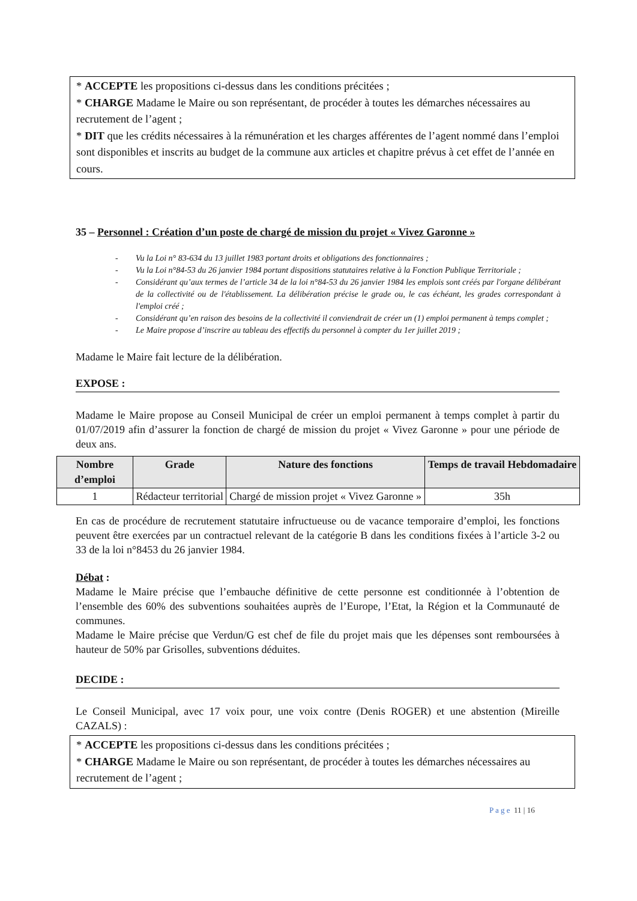* ACCEPTE les propositions ci-dessus dans les conditions précitées ;
* CHARGE Madame le Maire ou son représentant, de procéder à toutes les démarches nécessaires au recrutement de l’agent ;
* DIT que les crédits nécessaires à la rémunération et les charges afférentes de l’agent nommé dans l’emploi sont disponibles et inscrits au budget de la commune aux articles et chapitre prévus à cet effet de l’année en cours.
35 – Personnel : Création d’un poste de chargé de mission du projet « Vivez Garonne »
- Vu la Loi n° 83-634 du 13 juillet 1983 portant droits et obligations des fonctionnaires ;
- Vu la Loi n°84-53 du 26 janvier 1984 portant dispositions statutaires relative à la Fonction Publique Territoriale ;
- Considérant qu’aux termes de l’article 34 de la loi n°84-53 du 26 janvier 1984 les emplois sont créés par l'organe délibérant de la collectivité ou de l'établissement. La délibération précise le grade ou, le cas échéant, les grades correspondant à l'emploi créé ;
- Considérant qu’en raison des besoins de la collectivité il conviendrait de créer un (1) emploi permanent à temps complet ;
- Le Maire propose d’inscrire au tableau des effectifs du personnel à compter du 1er juillet 2019 ;
Madame le Maire fait lecture de la délibération.
EXPOSE :
Madame le Maire propose au Conseil Municipal de créer un emploi permanent à temps complet à partir du 01/07/2019 afin d’assurer la fonction de chargé de mission du projet « Vivez Garonne » pour une période de deux ans.
| Nombre d’emploi | Grade | Nature des fonctions | Temps de travail Hebdomadaire |
| --- | --- | --- | --- |
| 1 | Rédacteur territorial | Chargé de mission projet « Vivez Garonne » | 35h |
En cas de procédure de recrutement statutaire infructueuse ou de vacance temporaire d’emploi, les fonctions peuvent être exercées par un contractuel relevant de la catégorie B dans les conditions fixées à l’article 3-2 ou 33 de la loi n°8453 du 26 janvier 1984.
Débat :
Madame le Maire précise que l’embauche définitive de cette personne est conditionnée à l’obtention de l’ensemble des 60% des subventions souhaitées auprès de l’Europe, l’Etat, la Région et la Communauté de communes.
Madame le Maire précise que Verdun/G est chef de file du projet mais que les dépenses sont remboursées à hauteur de 50% par Grisolles, subventions déduites.
DECIDE :
Le Conseil Municipal, avec 17 voix pour, une voix contre (Denis ROGER) et une abstention (Mireille CAZALS) :
* ACCEPTE les propositions ci-dessus dans les conditions précitées ;
* CHARGE Madame le Maire ou son représentant, de procéder à toutes les démarches nécessaires au recrutement de l’agent ;
P a g e 11 | 16